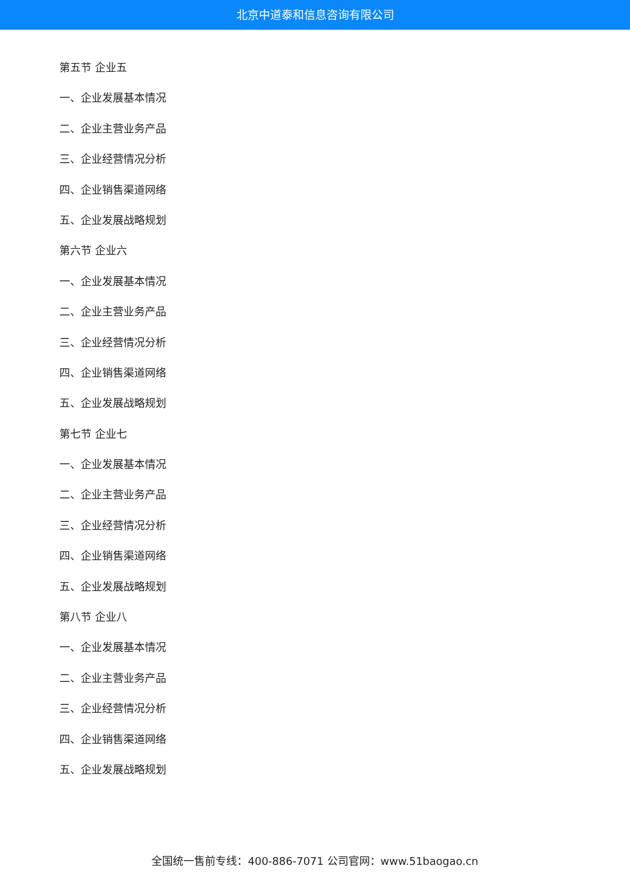北京中道泰和信息咨询有限公司
第五节 企业五
一、企业发展基本情况
二、企业主营业务产品
三、企业经营情况分析
四、企业销售渠道网络
五、企业发展战略规划
第六节 企业六
一、企业发展基本情况
二、企业主营业务产品
三、企业经营情况分析
四、企业销售渠道网络
五、企业发展战略规划
第七节 企业七
一、企业发展基本情况
二、企业主营业务产品
三、企业经营情况分析
四、企业销售渠道网络
五、企业发展战略规划
第八节 企业八
一、企业发展基本情况
二、企业主营业务产品
三、企业经营情况分析
四、企业销售渠道网络
五、企业发展战略规划
全国统一售前专线：400-886-7071 公司官网：www.51baogao.cn